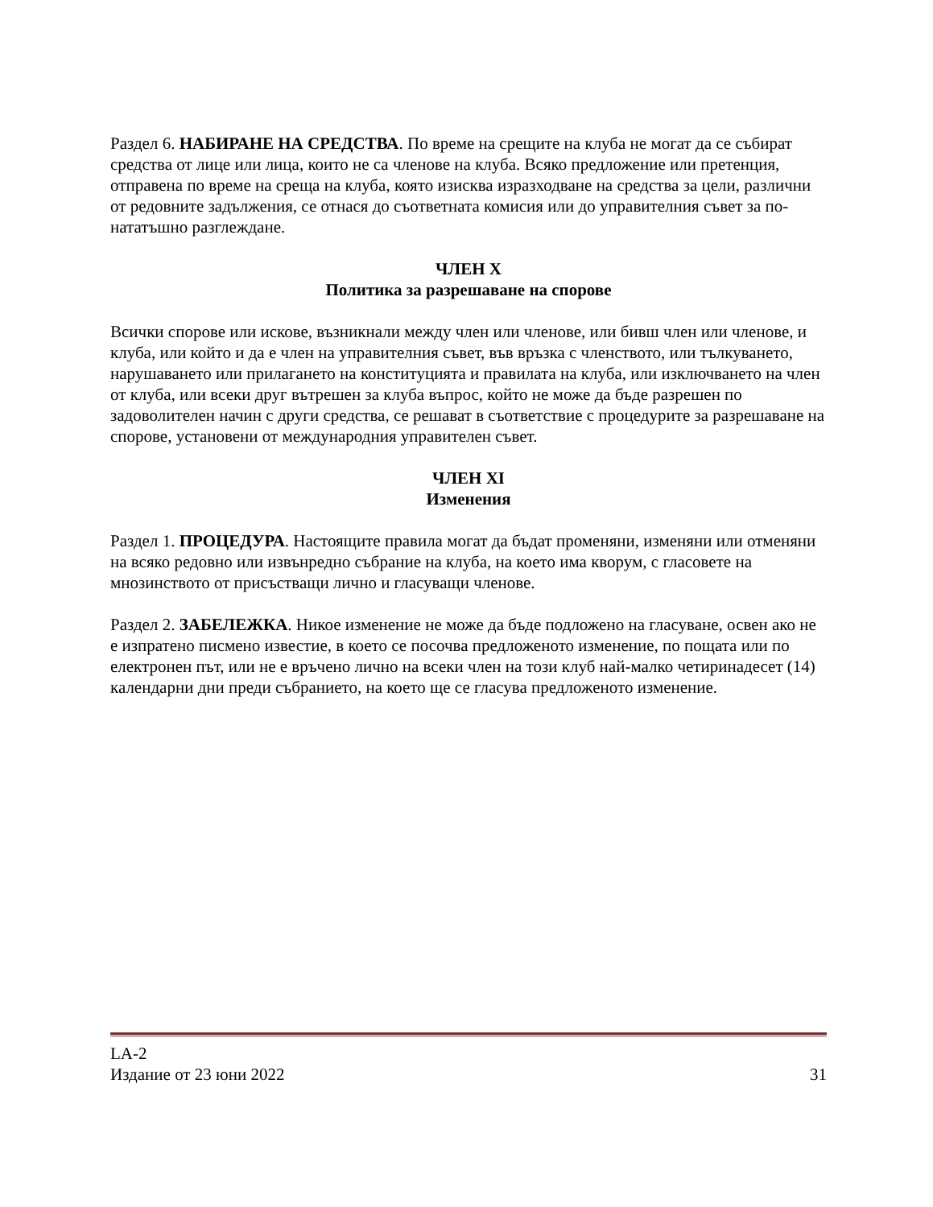Раздел 6. НАБИРАНЕ НА СРЕДСТВА. По време на срещите на клуба не могат да се събират средства от лице или лица, които не са членове на клуба. Всяко предложение или претенция, отправена по време на среща на клуба, която изисква изразходване на средства за цели, различни от редовните задължения, се отнася до съответната комисия или до управителния съвет за по-нататъшно разглеждане.
ЧЛЕН X
Политика за разрешаване на спорове
Всички спорове или искове, възникнали между член или членове, или бивш член или членове, и клуба, или който и да е член на управителния съвет, във връзка с членството, или тълкуването, нарушаването или прилагането на конституцията и правилата на клуба, или изключването на член от клуба, или всеки друг вътрешен за клуба въпрос, който не може да бъде разрешен по задоволителен начин с други средства, се решават в съответствие с процедурите за разрешаване на спорове, установени от международния управителен съвет.
ЧЛЕН XI
Изменения
Раздел 1. ПРОЦЕДУРА. Настоящите правила могат да бъдат променяни, изменяни или отменяни на всяко редовно или извънредно събрание на клуба, на което има кворум, с гласовете на мнозинството от присъстващи лично и гласуващи членове.
Раздел 2. ЗАБЕЛЕЖКА. Никое изменение не може да бъде подложено на гласуване, освен ако не е изпратено писмено известие, в което се посочва предложеното изменение, по пощата или по електронен път, или не е връчено лично на всеки член на този клуб най-малко четиринадесет (14) календарни дни преди събранието, на което ще се гласува предложеното изменение.
LA-2
Издание от 23 юни 2022 31